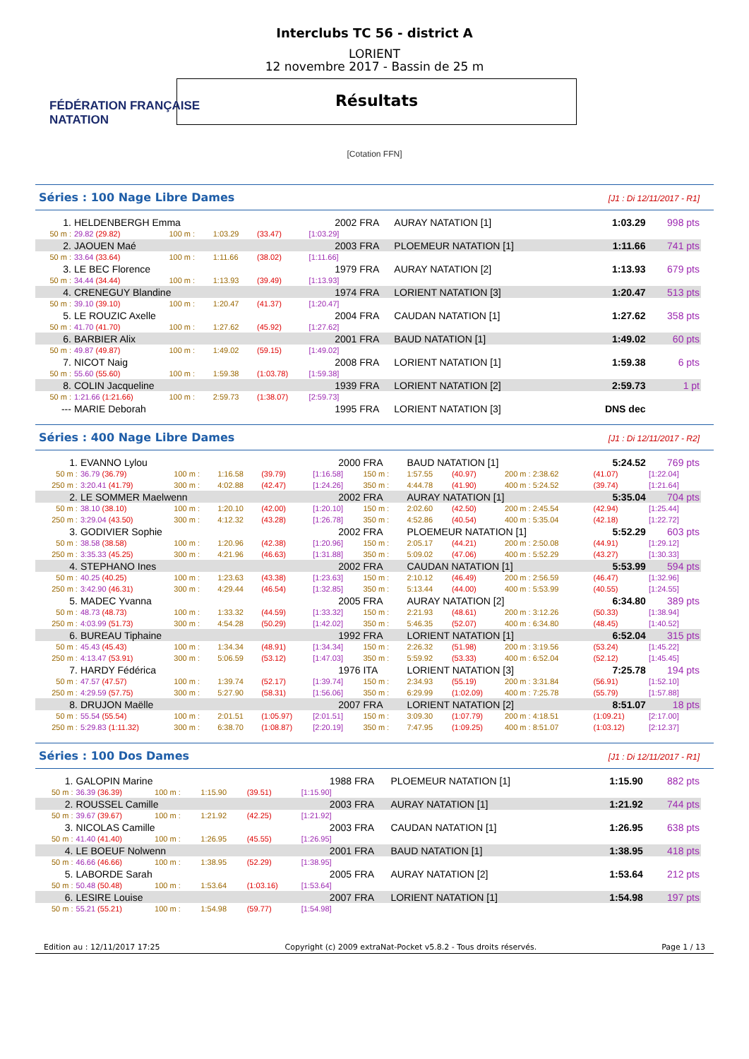FÉDÉRATION FRANÇAISE
NATATION
Interclubs TC 56 - district A
LORIENT
12 novembre 2017 - Bassin de 25 m
Résultats
[Cotation FFN]
Séries : 100 Nage Libre Dames [J1 : Di 12/11/2017 - R1]
| 1. | HELDENBERGH Emma | | | | 2002 | FRA | AURAY NATATION [1] | 1:03.29 | 998 pts |
| 50 m : | 29.82 (29.82) | 100 m : | 1:03.29 | (33.47) | [1:03.29] | | | | |
| 2. | JAOUEN Maé | | | | 2003 | FRA | PLOEMEUR NATATION [1] | 1:11.66 | 741 pts |
| 50 m : | 33.64 (33.64) | 100 m : | 1:11.66 | (38.02) | [1:11.66] | | | | |
| 3. | LE BEC Florence | | | | 1979 | FRA | AURAY NATATION [2] | 1:13.93 | 679 pts |
| 50 m : | 34.44 (34.44) | 100 m : | 1:13.93 | (39.49) | [1:13.93] | | | | |
| 4. | CRENEGUY Blandine | | | | 1974 | FRA | LORIENT NATATION [3] | 1:20.47 | 513 pts |
| 50 m : | 39.10 (39.10) | 100 m : | 1:20.47 | (41.37) | [1:20.47] | | | | |
| 5. | LE ROUZIC Axelle | | | | 2004 | FRA | CAUDAN NATATION [1] | 1:27.62 | 358 pts |
| 50 m : | 41.70 (41.70) | 100 m : | 1:27.62 | (45.92) | [1:27.62] | | | | |
| 6. | BARBIER Alix | | | | 2001 | FRA | BAUD NATATION [1] | 1:49.02 | 60 pts |
| 50 m : | 49.87 (49.87) | 100 m : | 1:49.02 | (59.15) | [1:49.02] | | | | |
| 7. | NICOT Naig | | | | 2008 | FRA | LORIENT NATATION [1] | 1:59.38 | 6 pts |
| 50 m : | 55.60 (55.60) | 100 m : | 1:59.38 | (1:03.78) | [1:59.38] | | | | |
| 8. | COLIN Jacqueline | | | | 1939 | FRA | LORIENT NATATION [2] | 2:59.73 | 1 pt |
| 50 m : | 1:21.66 (1:21.66) | 100 m : | 2:59.73 | (1:38.07) | [2:59.73] | | | | |
| --- | MARIE Deborah | | | | 1995 | FRA | LORIENT NATATION [3] | DNS dec | |
Séries : 400 Nage Libre Dames [J1 : Di 12/11/2017 - R2]
| 1. | EVANNO Lylou | | | | 2000 | FRA | BAUD NATATION [1] | | | 5:24.52 | 769 pts |
| 50 m : | 36.79 (36.79) | 100 m : | 1:16.58 | (39.79) | [1:16.58] | 150 m : | 1:57.55 | (40.97) | 200 m : 2:38.62 | (41.07) | [1:22.04] |
| 250 m : | 3:20.41 (41.79) | 300 m : | 4:02.88 | (42.47) | [1:24.26] | 350 m : | 4:44.78 | (41.90) | 400 m : 5:24.52 | (39.74) | [1:21.64] |
| 2. | LE SOMMER Maelwenn | | | | 2002 | FRA | AURAY NATATION [1] | | | 5:35.04 | 704 pts |
| 50 m : | 38.10 (38.10) | 100 m : | 1:20.10 | (42.00) | [1:20.10] | 150 m : | 2:02.60 | (42.50) | 200 m : 2:45.54 | (42.94) | [1:25.44] |
| 250 m : | 3:29.04 (43.50) | 300 m : | 4:12.32 | (43.28) | [1:26.78] | 350 m : | 4:52.86 | (40.54) | 400 m : 5:35.04 | (42.18) | [1:22.72] |
| 3. | GODIVIER Sophie | | | | 2002 | FRA | PLOEMEUR NATATION [1] | | | 5:52.29 | 603 pts |
| 50 m : | 38.58 (38.58) | 100 m : | 1:20.96 | (42.38) | [1:20.96] | 150 m : | 2:05.17 | (44.21) | 200 m : 2:50.08 | (44.91) | [1:29.12] |
| 250 m : | 3:35.33 (45.25) | 300 m : | 4:21.96 | (46.63) | [1:31.88] | 350 m : | 5:09.02 | (47.06) | 400 m : 5:52.29 | (43.27) | [1:30.33] |
| 4. | STEPHANO Ines | | | | 2002 | FRA | CAUDAN NATATION [1] | | | 5:53.99 | 594 pts |
| 50 m : | 40.25 (40.25) | 100 m : | 1:23.63 | (43.38) | [1:23.63] | 150 m : | 2:10.12 | (46.49) | 200 m : 2:56.59 | (46.47) | [1:32.96] |
| 250 m : | 3:42.90 (46.31) | 300 m : | 4:29.44 | (46.54) | [1:32.85] | 350 m : | 5:13.44 | (44.00) | 400 m : 5:53.99 | (40.55) | [1:24.55] |
| 5. | MADEC Yvanna | | | | 2005 | FRA | AURAY NATATION [2] | | | 6:34.80 | 389 pts |
| 50 m : | 48.73 (48.73) | 100 m : | 1:33.32 | (44.59) | [1:33.32] | 150 m : | 2:21.93 | (48.61) | 200 m : 3:12.26 | (50.33) | [1:38.94] |
| 250 m : | 4:03.99 (51.73) | 300 m : | 4:54.28 | (50.29) | [1:42.02] | 350 m : | 5:46.35 | (52.07) | 400 m : 6:34.80 | (48.45) | [1:40.52] |
| 6. | BUREAU Tiphaine | | | | 1992 | FRA | LORIENT NATATION [1] | | | 6:52.04 | 315 pts |
| 50 m : | 45.43 (45.43) | 100 m : | 1:34.34 | (48.91) | [1:34.34] | 150 m : | 2:26.32 | (51.98) | 200 m : 3:19.56 | (53.24) | [1:45.22] |
| 250 m : | 4:13.47 (53.91) | 300 m : | 5:06.59 | (53.12) | [1:47.03] | 350 m : | 5:59.92 | (53.33) | 400 m : 6:52.04 | (52.12) | [1:45.45] |
| 7. | HARDY Fédérica | | | | 1976 | ITA | LORIENT NATATION [3] | | | 7:25.78 | 194 pts |
| 50 m : | 47.57 (47.57) | 100 m : | 1:39.74 | (52.17) | [1:39.74] | 150 m : | 2:34.93 | (55.19) | 200 m : 3:31.84 | (56.91) | [1:52.10] |
| 250 m : | 4:29.59 (57.75) | 300 m : | 5:27.90 | (58.31) | [1:56.06] | 350 m : | 6:29.99 | (1:02.09) | 400 m : 7:25.78 | (55.79) | [1:57.88] |
| 8. | DRUJON Maëlle | | | | 2007 | FRA | LORIENT NATATION [2] | | | 8:51.07 | 18 pts |
| 50 m : | 55.54 (55.54) | 100 m : | 2:01.51 | (1:05.97) | [2:01.51] | 150 m : | 3:09.30 | (1:07.79) | 200 m : 4:18.51 | (1:09.21) | [2:17.00] |
| 250 m : | 5:29.83 (1:11.32) | 300 m : | 6:38.70 | (1:08.87) | [2:20.19] | 350 m : | 7:47.95 | (1:09.25) | 400 m : 8:51.07 | (1:03.12) | [2:12.37] |
Séries : 100 Dos Dames [J1 : Di 12/11/2017 - R1]
| 1. | GALOPIN Marine | | | | 1988 | FRA | PLOEMEUR NATATION [1] | 1:15.90 | 882 pts |
| 50 m : | 36.39 (36.39) | 100 m : | 1:15.90 | (39.51) | [1:15.90] | | | | |
| 2. | ROUSSEL Camille | | | | 2003 | FRA | AURAY NATATION [1] | 1:21.92 | 744 pts |
| 50 m : | 39.67 (39.67) | 100 m : | 1:21.92 | (42.25) | [1:21.92] | | | | |
| 3. | NICOLAS Camille | | | | 2003 | FRA | CAUDAN NATATION [1] | 1:26.95 | 638 pts |
| 50 m : | 41.40 (41.40) | 100 m : | 1:26.95 | (45.55) | [1:26.95] | | | | |
| 4. | LE BOEUF Nolwenn | | | | 2001 | FRA | BAUD NATATION [1] | 1:38.95 | 418 pts |
| 50 m : | 46.66 (46.66) | 100 m : | 1:38.95 | (52.29) | [1:38.95] | | | | |
| 5. | LABORDE Sarah | | | | 2005 | FRA | AURAY NATATION [2] | 1:53.64 | 212 pts |
| 50 m : | 50.48 (50.48) | 100 m : | 1:53.64 | (1:03.16) | [1:53.64] | | | | |
| 6. | LESIRE Louise | | | | 2007 | FRA | LORIENT NATATION [1] | 1:54.98 | 197 pts |
| 50 m : | 55.21 (55.21) | 100 m : | 1:54.98 | (59.77) | [1:54.98] | | | | |
Edition au : 12/11/2017 17:25 Copyright (c) 2009 extraNat-Pocket v5.8.2 - Tous droits réservés. Page 1 / 13